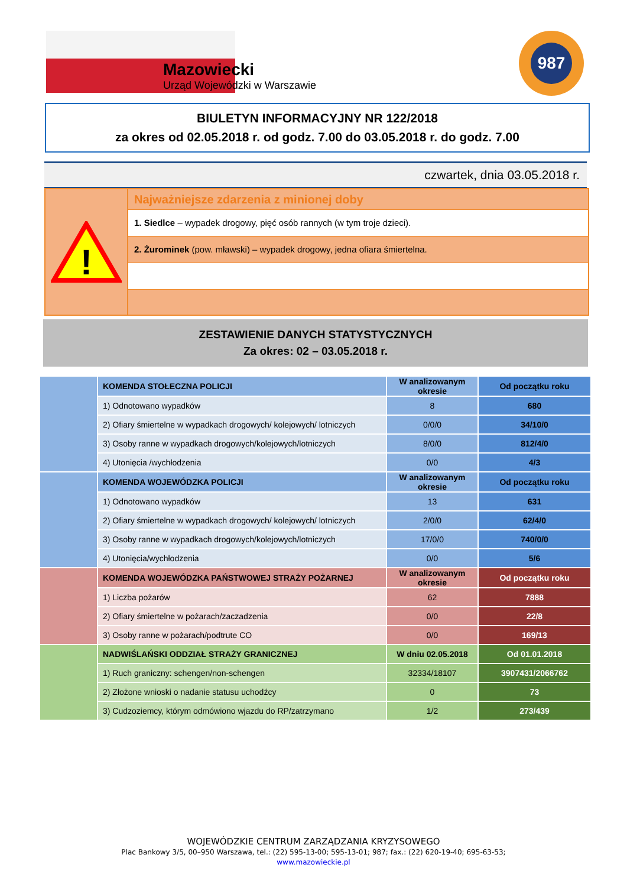Mazowiecki
Urząd Wojewódzki w Warszawie
987
BIULETYN INFORMACYJNY NR 122/2018
za okres od 02.05.2018 r. od godz. 7.00 do 03.05.2018 r. do godz. 7.00
czwartek, dnia 03.05.2018 r.
!
Najważniejsze zdarzenia z minionej doby
1. Siedlce – wypadek drogowy, pięć osób rannych (w tym troje dzieci).
2. Żurominek (pow. mławski) – wypadek drogowy, jedna ofiara śmiertelna.
ZESTAWIENIE DANYCH STATYSTYCZNYCH
Za okres: 02 – 03.05.2018 r.
| | KOMENDA STOŁECZNA POLICJI | W analizowanym okresie | Od początku roku |
| | 1) Odnotowano wypadków | 8 | 680 |
| | 2) Ofiary śmiertelne w wypadkach drogowych/ kolejowych/ lotniczych | 0/0/0 | 34/10/0 |
| | 3) Osoby ranne w wypadkach drogowych/kolejowych/lotniczych | 8/0/0 | 812/4/0 |
| | 4) Utonięcia /wychłodzenia | 0/0 | 4/3 |
| | KOMENDA WOJEWÓDZKA POLICJI | W analizowanym okresie | Od początku roku |
| | 1) Odnotowano wypadków | 13 | 631 |
| | 2) Ofiary śmiertelne w wypadkach drogowych/ kolejowych/ lotniczych | 2/0/0 | 62/4/0 |
| | 3) Osoby ranne w wypadkach drogowych/kolejowych/lotniczych | 17/0/0 | 740/0/0 |
| | 4) Utonięcia/wychłodzenia | 0/0 | 5/6 |
| | KOMENDA WOJEWÓDZKA PAŃSTWOWEJ STRAŻY POŻARNEJ | W analizowanym okresie | Od początku roku |
| | 1) Liczba pożarów | 62 | 7888 |
| | 2) Ofiary śmiertelne w pożarach/zaczadzenia | 0/0 | 22/8 |
| | 3) Osoby ranne w pożarach/podtrute CO | 0/0 | 169/13 |
| | NADWIŚLAŃSKI ODDZIAŁ STRAŻY GRANICZNEJ | W dniu 02.05.2018 | Od 01.01.2018 |
| | 1) Ruch graniczny: schengen/non-schengen | 32334/18107 | 3907431/2066762 |
| | 2) Złożone wnioski o nadanie statusu uchodźcy | 0 | 73 |
| | 3) Cudzoziemcy, którym odmówiono wjazdu do RP/zatrzymano | 1/2 | 273/439 |
WOJEWÓDZKIE CENTRUM ZARZĄDZANIA KRYZYSOWEGO
Plac Bankowy 3/5, 00–950 Warszawa, tel.: (22) 595-13-00; 595-13-01; 987; fax.: (22) 620-19-40; 695-63-53;
www.mazowieckie.pl